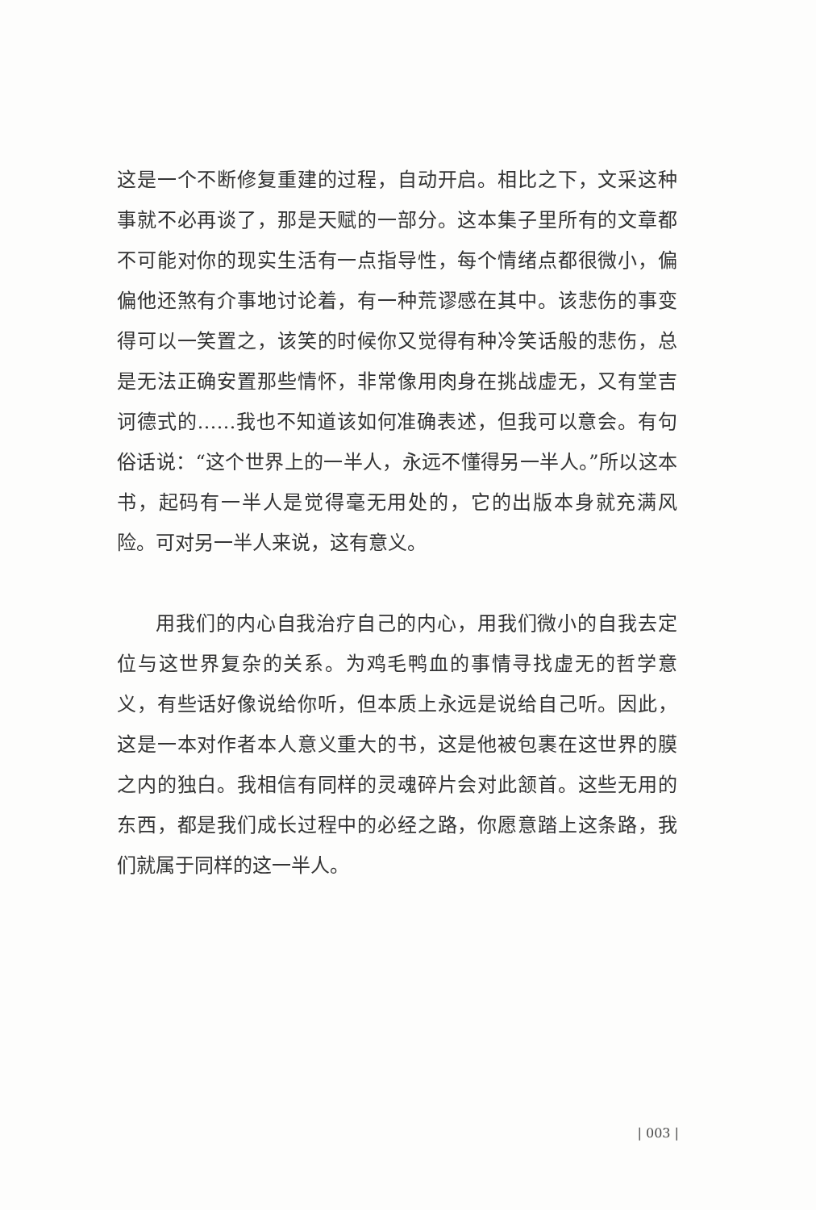这是一个不断修复重建的过程，自动开启。相比之下，文采这种事就不必再谈了，那是天赋的一部分。这本集子里所有的文章都不可能对你的现实生活有一点指导性，每个情绪点都很微小，偏偏他还煞有介事地讨论着，有一种荒谬感在其中。该悲伤的事变得可以一笑置之，该笑的时候你又觉得有种冷笑话般的悲伤，总是无法正确安置那些情怀，非常像用肉身在挑战虚无，又有堂吉诃德式的……我也不知道该如何准确表述，但我可以意会。有句俗话说：“这个世界上的一半人，永远不懂得另一半人。”所以这本书，起码有一半人是觉得毫无用处的，它的出版本身就充满风险。可对另一半人来说，这有意义。
用我们的内心自我治疗自己的内心，用我们微小的自我去定位与这世界复杂的关系。为鸡毛鸭血的事情寻找虚无的哲学意义，有些话好像说给你听，但本质上永远是说给自己听。因此，这是一本对作者本人意义重大的书，这是他被包裹在这世界的膜之内的独白。我相信有同样的灵魂碎片会对此颔首。这些无用的东西，都是我们成长过程中的必经之路，你愿意踏上这条路，我们就属于同样的这一半人。
| 003 |